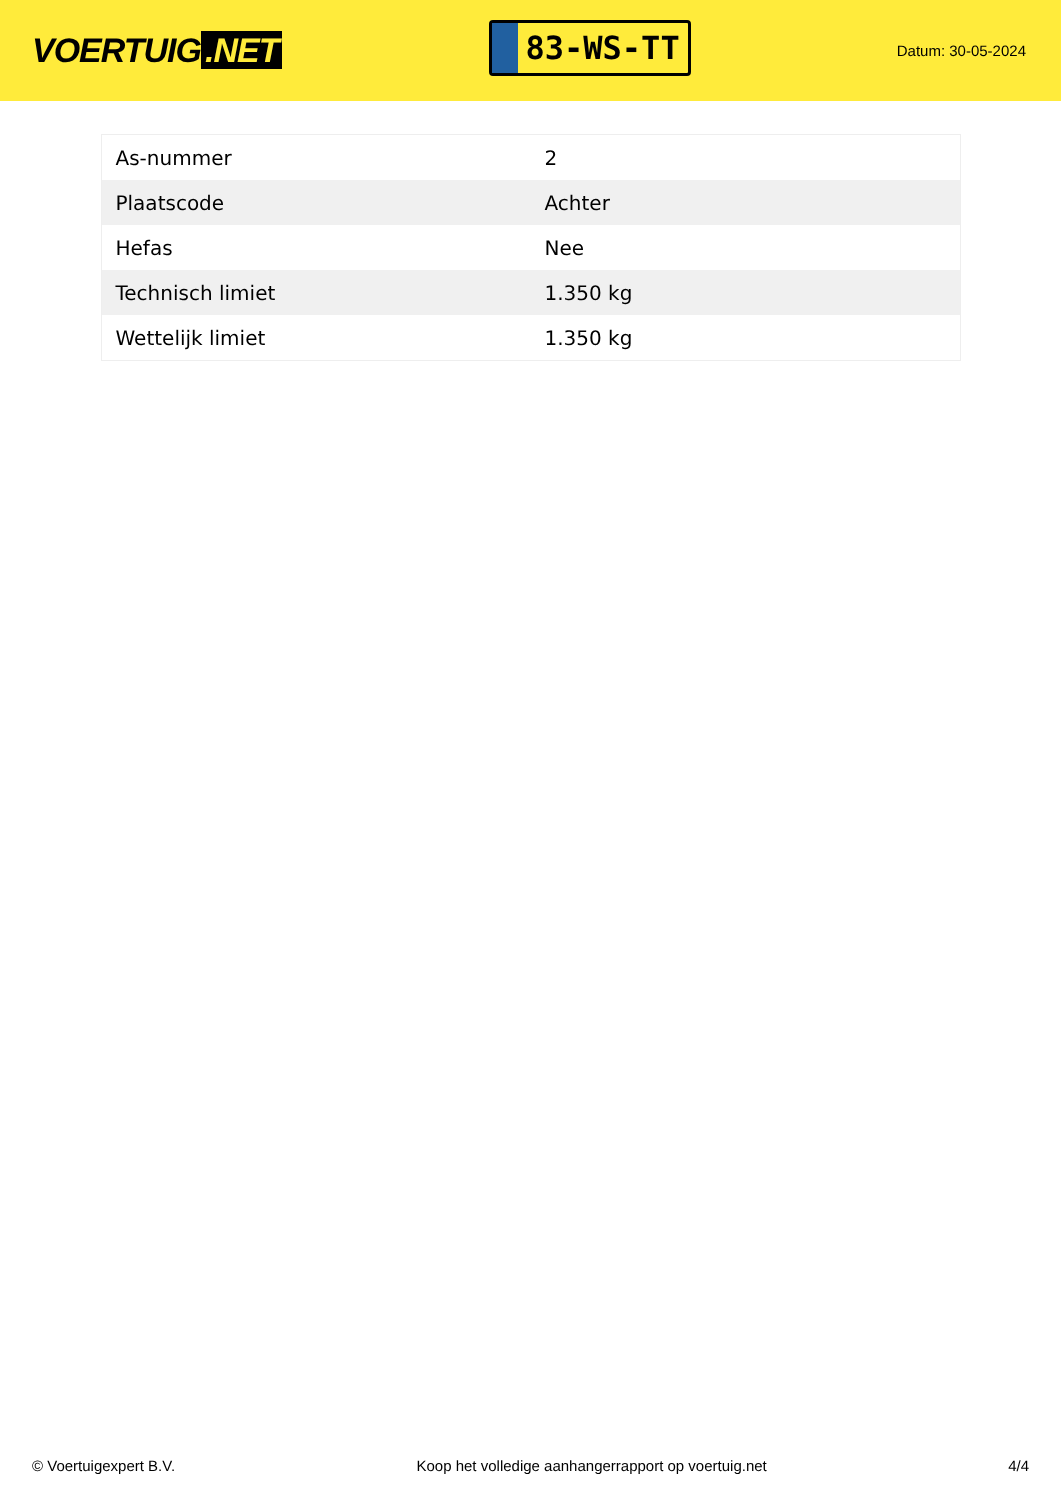VOERTUIG.NET
83-WS-TT
Datum: 30-05-2024
| As-nummer | 2 |
| Plaatscode | Achter |
| Hefas | Nee |
| Technisch limiet | 1.350 kg |
| Wettelijk limiet | 1.350 kg |
© Voertuigexpert B.V. Koop het volledige aanhangerrapport op voertuig.net 4/4